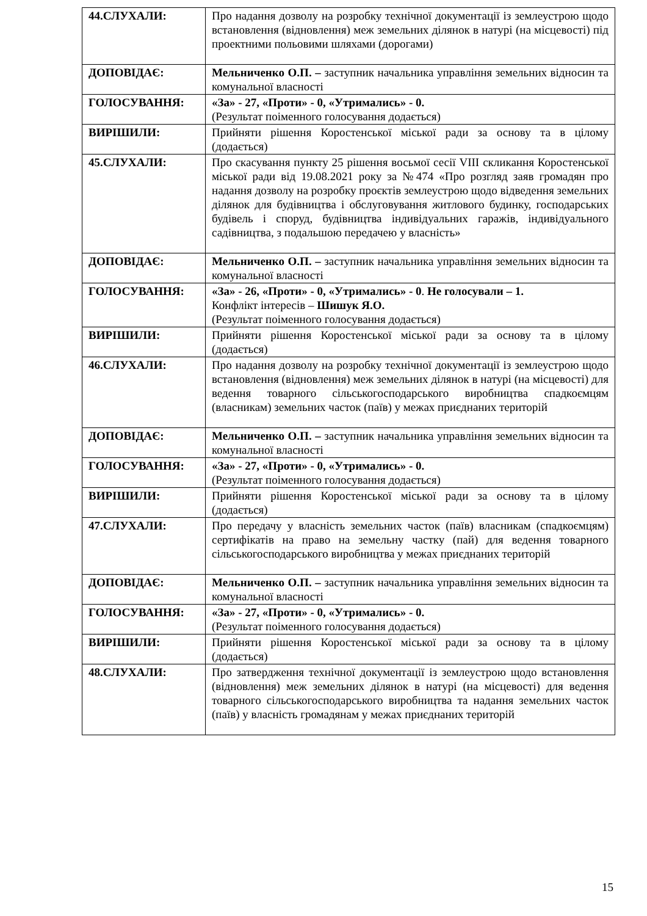| 44.СЛУХАЛИ: | Про надання дозволу на розробку технічної документації із землеустрою щодо встановлення (відновлення) меж земельних ділянок в натурі (на місцевості) під проектними польовими шляхами (дорогами) |
| ДОПОВІДАЄ: | Мельниченко О.П. – заступник начальника управління земельних відносин та комунальної власності |
| ГОЛОСУВАННЯ: | «За» - 27, «Проти» - 0, «Утримались» - 0. (Результат поіменного голосування додається) |
| ВИРІШИЛИ: | Прийняти рішення Коростенської міської ради за основу та в цілому (додається) |
| 45.СЛУХАЛИ: | Про скасування пункту 25 рішення восьмої сесії VIII скликання Коростенської міської ради від 19.08.2021 року за №474 «Про розгляд заяв громадян про надання дозволу на розробку проєктів землеустрою щодо відведення земельних ділянок для будівництва і обслуговування житлового будинку, господарських будівель і споруд, будівництва індивідуальних гаражів, індивідуального садівництва, з подальшою передачею у власність» |
| ДОПОВІДАЄ: | Мельниченко О.П. – заступник начальника управління земельних відносин та комунальної власності |
| ГОЛОСУВАННЯ: | «За» - 26, «Проти» - 0, «Утримались» - 0 . Не голосували – 1. Конфлікт інтересів – Шишук Я.О. (Результат поіменного голосування додається) |
| ВИРІШИЛИ: | Прийняти рішення Коростенської міської ради за основу та в цілому (додається) |
| 46.СЛУХАЛИ: | Про надання дозволу на розробку технічної документації із землеустрою щодо встановлення (відновлення) меж земельних ділянок в натурі (на місцевості) для ведення товарного сільськогосподарського виробництва спадкоємцям (власникам) земельних часток (паїв) у межах приєднаних територій |
| ДОПОВІДАЄ: | Мельниченко О.П. – заступник начальника управління земельних відносин та комунальної власності |
| ГОЛОСУВАННЯ: | «За» - 27, «Проти» - 0, «Утримались» - 0. (Результат поіменного голосування додається) |
| ВИРІШИЛИ: | Прийняти рішення Коростенської міської ради за основу та в цілому (додається) |
| 47.СЛУХАЛИ: | Про передачу у власність земельних часток (паїв) власникам (спадкоємцям) сертифікатів на право на земельну частку (пай) для ведення товарного сільськогосподарського виробництва у межах приєднаних територій |
| ДОПОВІДАЄ: | Мельниченко О.П. – заступник начальника управління земельних відносин та комунальної власності |
| ГОЛОСУВАННЯ: | «За» - 27, «Проти» - 0, «Утримались» - 0. (Результат поіменного голосування додається) |
| ВИРІШИЛИ: | Прийняти рішення Коростенської міської ради за основу та в цілому (додається) |
| 48.СЛУХАЛИ: | Про затвердження технічної документації із землеустрою щодо встановлення (відновлення) меж земельних ділянок в натурі (на місцевості) для ведення товарного сільськогосподарського виробництва та надання земельних часток (паїв) у власність громадянам у межах приєднаних територій |
15